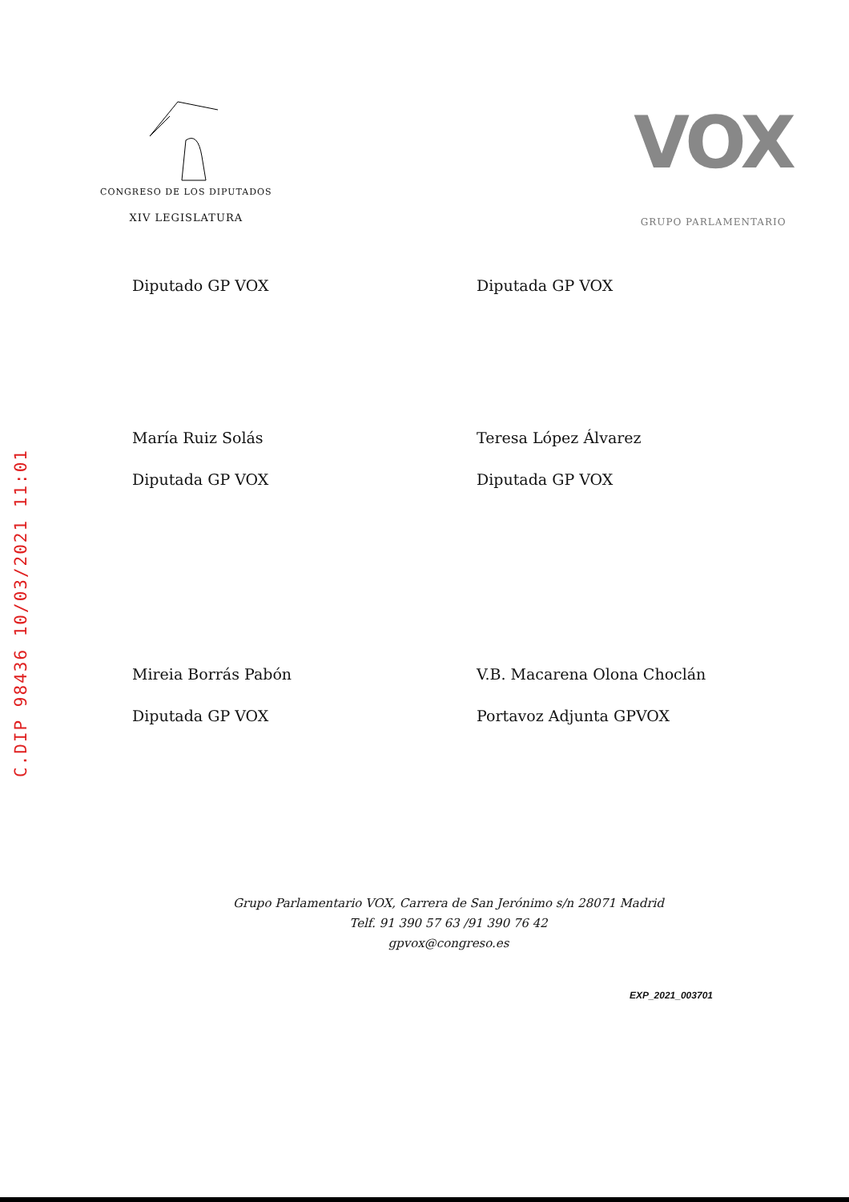C.DIP 98436 10/03/2021 11:01
CONGRESO DE LOS DIPUTADOS
XIV LEGISLATURA
VOX
GRUPO PARLAMENTARIO
Diputado GP VOX
Diputada GP VOX
María Ruiz Solás
Diputada GP VOX
Teresa López Álvarez
Diputada GP VOX
Mireia Borrás Pabón
Diputada GP VOX
V.B. Macarena Olona Choclán
Portavoz Adjunta GPVOX
Grupo Parlamentario VOX, Carrera de San Jerónimo s/n 28071 Madrid
Telf. 91 390 57 63 /91 390 76 42
gpvox@congreso.es
EXP_2021_003701